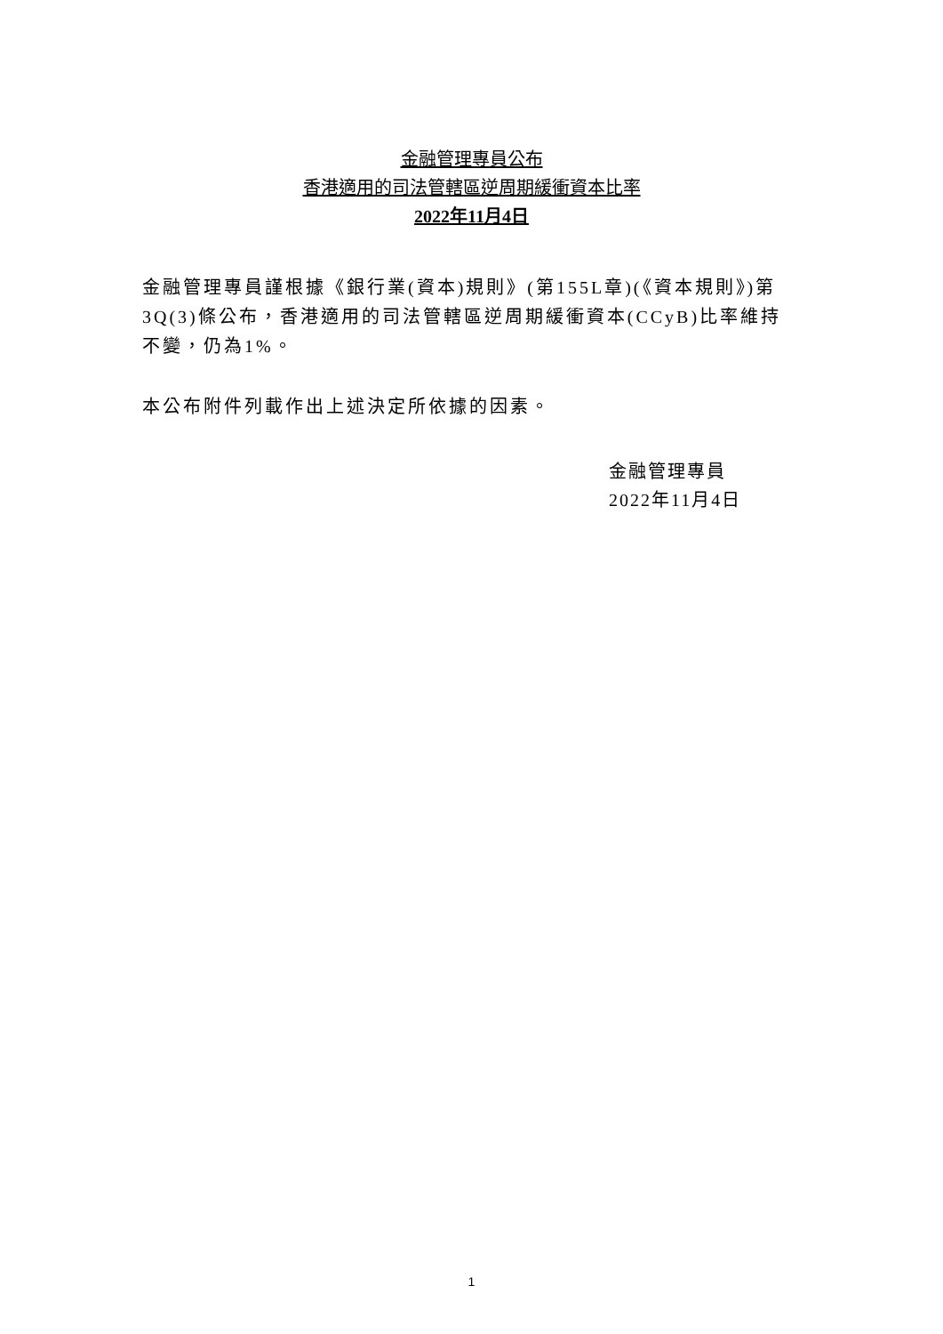金融管理專員公布
香港適用的司法管轄區逆周期緩衝資本比率
2022年11月4日
金融管理專員謹根據《銀行業(資本)規則》(第155L章)(《資本規則》)第3Q(3)條公布，香港適用的司法管轄區逆周期緩衝資本(CCyB)比率維持不變，仍為1%。
本公布附件列載作出上述決定所依據的因素。
金融管理專員
2022年11月4日
1